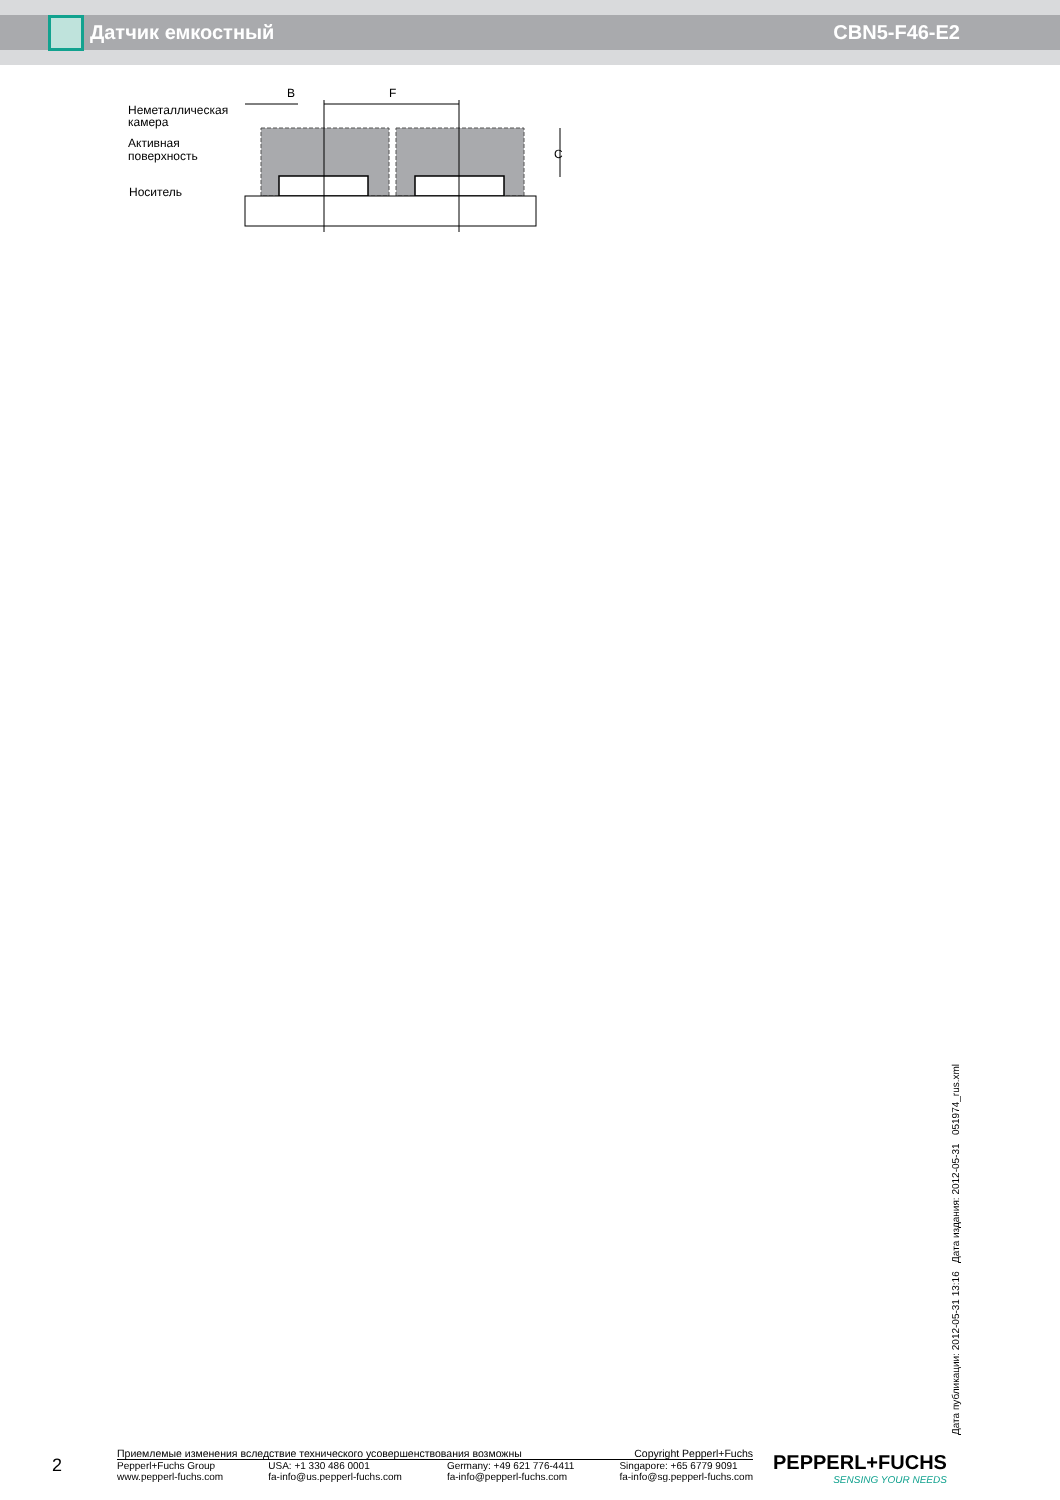Датчик емкостный CBN5-F46-E2
Неметаллическая
камера
Активная
поверхность
Носитель
B
F
C
Дата публикации: 2012-05-31 13:16 Дата издания: 2012-05-31 051974_rus.xml
2
Приемлемые изменения вследствие технического усовершенствования возможны Copyright Pepperl+Fuchs
Pepperl+Fuchs Group
www.pepperl-fuchs.com USA: +1 330 486 0001
fa-info@us.pepperl-fuchs.com Germany: +49 621 776-4411
fa-info@pepperl-fuchs.com Singapore: +65 6779 9091
fa-info@sg.pepperl-fuchs.com
PEPPERL+FUCHS
SENSING YOUR NEEDS